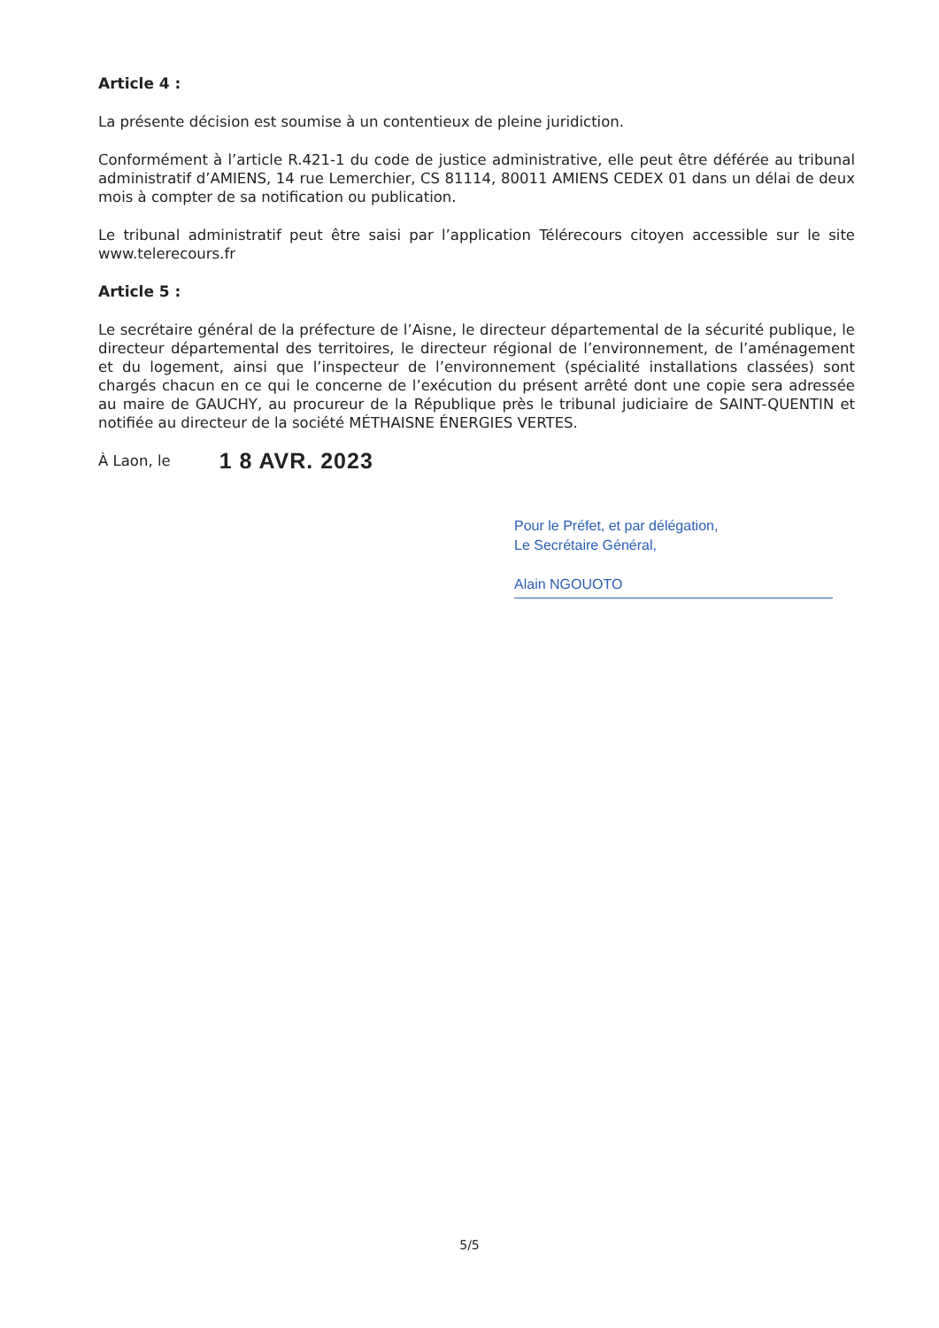Article 4 :
La présente décision est soumise à un contentieux de pleine juridiction.
Conformément à l’article R.421-1 du code de justice administrative, elle peut être déférée au tribunal administratif d’AMIENS, 14 rue Lemerchier, CS 81114, 80011 AMIENS CEDEX 01 dans un délai de deux mois à compter de sa notification ou publication.
Le tribunal administratif peut être saisi par l’application Télérecours citoyen accessible sur le site www.telerecours.fr
Article 5 :
Le secrétaire général de la préfecture de l’Aisne, le directeur départemental de la sécurité publique, le directeur départemental des territoires, le directeur régional de l’environnement, de l’aménagement et du logement, ainsi que l’inspecteur de l’environnement (spécialité installations classées) sont chargés chacun en ce qui le concerne de l’exécution du présent arrêté dont une copie sera adressée au maire de GAUCHY, au procureur de la République près le tribunal judiciaire de SAINT-QUENTIN et notifiée au directeur de la société MÉTHAISNE ÉNERGIES VERTES.
À Laon, le 1 8 AVR. 2023
Pour le Préfet, et par délégation,
Le Secrétaire Général,
Alain NGOUOTO
5/5